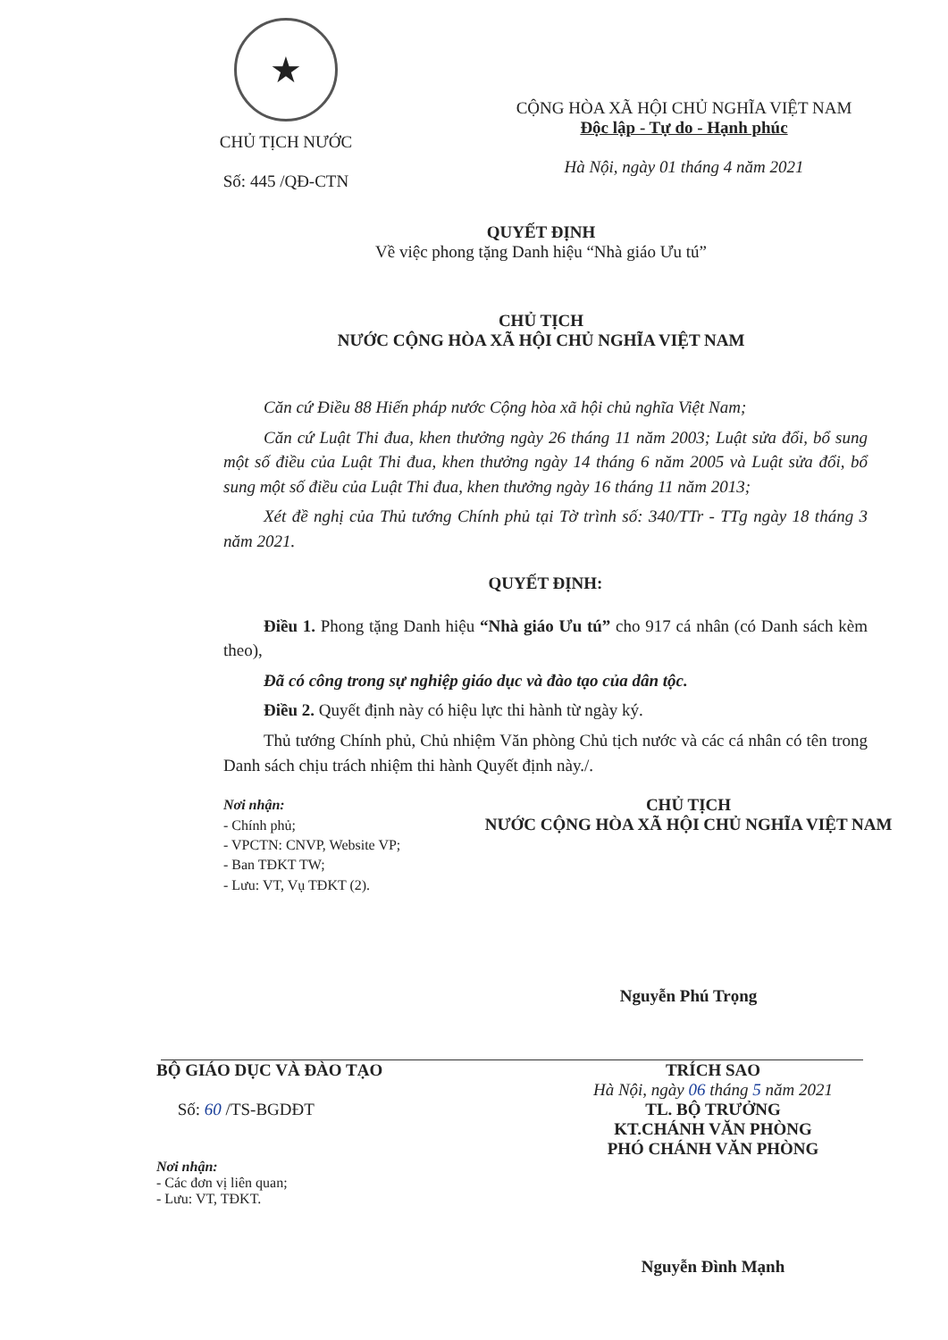★
CHỦ TỊCH NƯỚC
Số: 445 /QĐ-CTN
CỘNG HÒA XÃ HỘI CHỦ NGHĨA VIỆT NAM
Độc lập - Tự do - Hạnh phúc
Hà Nội, ngày 01 tháng 4 năm 2021
QUYẾT ĐỊNH
Về việc phong tặng Danh hiệu “Nhà giáo Ưu tú”
CHỦ TỊCH
NƯỚC CỘNG HÒA XÃ HỘI CHỦ NGHĨA VIỆT NAM
Căn cứ Điều 88 Hiến pháp nước Cộng hòa xã hội chủ nghĩa Việt Nam;
Căn cứ Luật Thi đua, khen thưởng ngày 26 tháng 11 năm 2003; Luật sửa đổi, bổ sung một số điều của Luật Thi đua, khen thưởng ngày 14 tháng 6 năm 2005 và Luật sửa đổi, bổ sung một số điều của Luật Thi đua, khen thưởng ngày 16 tháng 11 năm 2013;
Xét đề nghị của Thủ tướng Chính phủ tại Tờ trình số: 340/TTr - TTg ngày 18 tháng 3 năm 2021.
QUYẾT ĐỊNH:
Điều 1. Phong tặng Danh hiệu “Nhà giáo Ưu tú” cho 917 cá nhân (có Danh sách kèm theo),
Đã có công trong sự nghiệp giáo dục và đào tạo của dân tộc.
Điều 2. Quyết định này có hiệu lực thi hành từ ngày ký.
Thủ tướng Chính phủ, Chủ nhiệm Văn phòng Chủ tịch nước và các cá nhân có tên trong Danh sách chịu trách nhiệm thi hành Quyết định này./.
Nơi nhận:
- Chính phủ;
- VPCTN: CNVP, Website VP;
- Ban TĐKT TW;
- Lưu: VT, Vụ TĐKT (2).
CHỦ TỊCH
NƯỚC CỘNG HÒA XÃ HỘI CHỦ NGHĨA VIỆT NAM
Nguyễn Phú Trọng
BỘ GIÁO DỤC VÀ ĐÀO TẠO
Số: 60 /TS-BGDĐT
Nơi nhận:
- Các đơn vị liên quan;
- Lưu: VT, TĐKT.
TRÍCH SAO
Hà Nội, ngày 06 tháng 5 năm 2021
TL. BỘ TRƯỞNG
KT.CHÁNH VĂN PHÒNG
PHÓ CHÁNH VĂN PHÒNG
Nguyễn Đình Mạnh